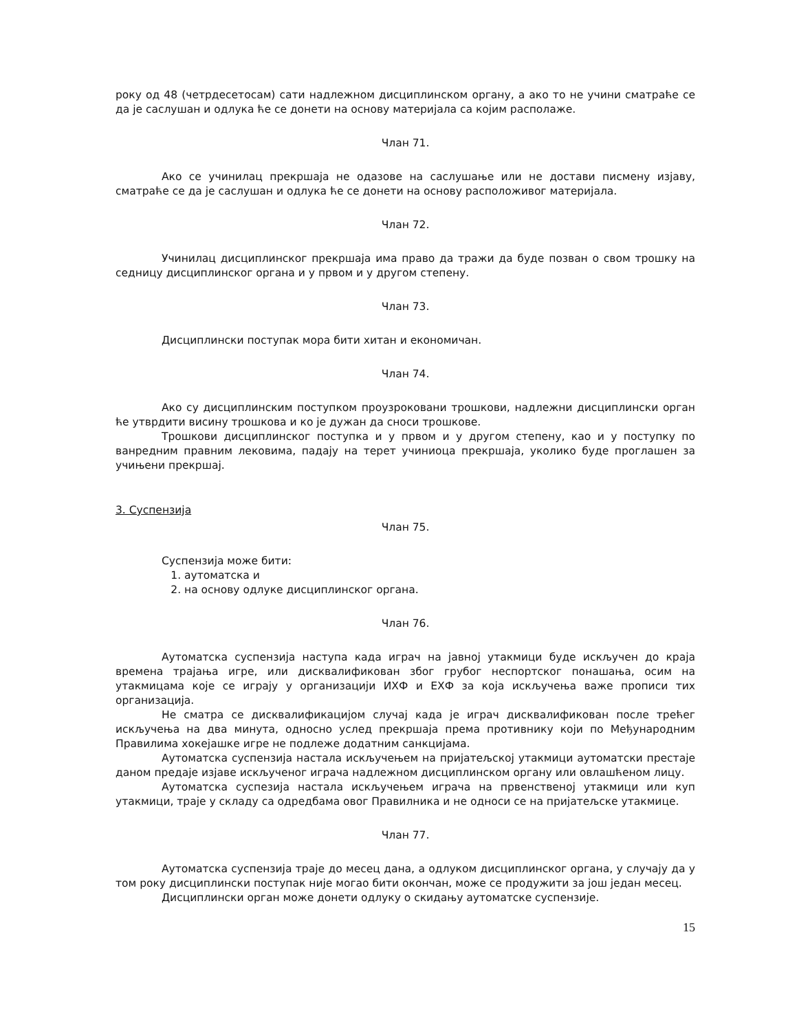року од 48 (четрдесетосам) сати надлежном дисциплинском органу, а ако то не учини сматраће се да је саслушан и одлука ће се донети на основу материјала са којим располаже.
Члан 71.
Ако се учинилац прекршаја не одазове на саслушање или не достави писмену изјаву, сматраће се да је саслушан и одлука ће се донети на основу расположивог материјала.
Члан 72.
Учинилац дисциплинског прекршаја има право да тражи да буде позван о свом трошку на седницу дисциплинског органа и у првом и у другом степену.
Члан 73.
Дисциплински поступак мора бити хитан и економичан.
Члан 74.
Ако су дисциплинским поступком проузроковани трошкови, надлежни дисциплински орган ће утврдити висину трошкова и ко је дужан да сноси трошкове.
Трошкови дисциплинског поступка и у првом и у другом степену, као и у поступку по ванредним правним лековима, падају на терет учиниоца прекршаја, уколико буде проглашен за учињени прекршај.
3. Суспензија
Члан 75.
Суспензија може бити:
1. аутоматска и
2. на основу одлуке дисциплинског органа.
Члан 76.
Аутоматска суспензија наступа када играч на јавној утакмици буде искључен до краја времена трајања игре, или дисквалификован због грубог неспортског понашања, осим на утакмицама које се играју у организацији ИХФ и ЕХФ за која искључења важе прописи тих организација.
Не сматра се дисквалификацијом случај када је играч дисквалификован после трећег искључења на два минута, односно услед прекршаја према противнику који по Међународним Правилима хокејашке игре не подлеже додатним санкцијама.
Аутоматска суспензија настала искључењем на пријатељској утакмици аутоматски престаје даном предаје изјаве искљученог играча надлежном дисциплинском органу или овлашћеном лицу.
Аутоматска суспезија настала искључењем играча на првенственој утакмици или куп утакмици, траје у складу са одредбама овог Правилника и не односи се на пријатељске утакмице.
Члан 77.
Аутоматска суспензија траје до месец дана, а одлуком дисциплинског органа, у случају да у том року дисциплински поступак није могао бити окончан, може се продужити за још један месец.
Дисциплински орган може донети одлуку о скидању аутоматске суспензије.
15